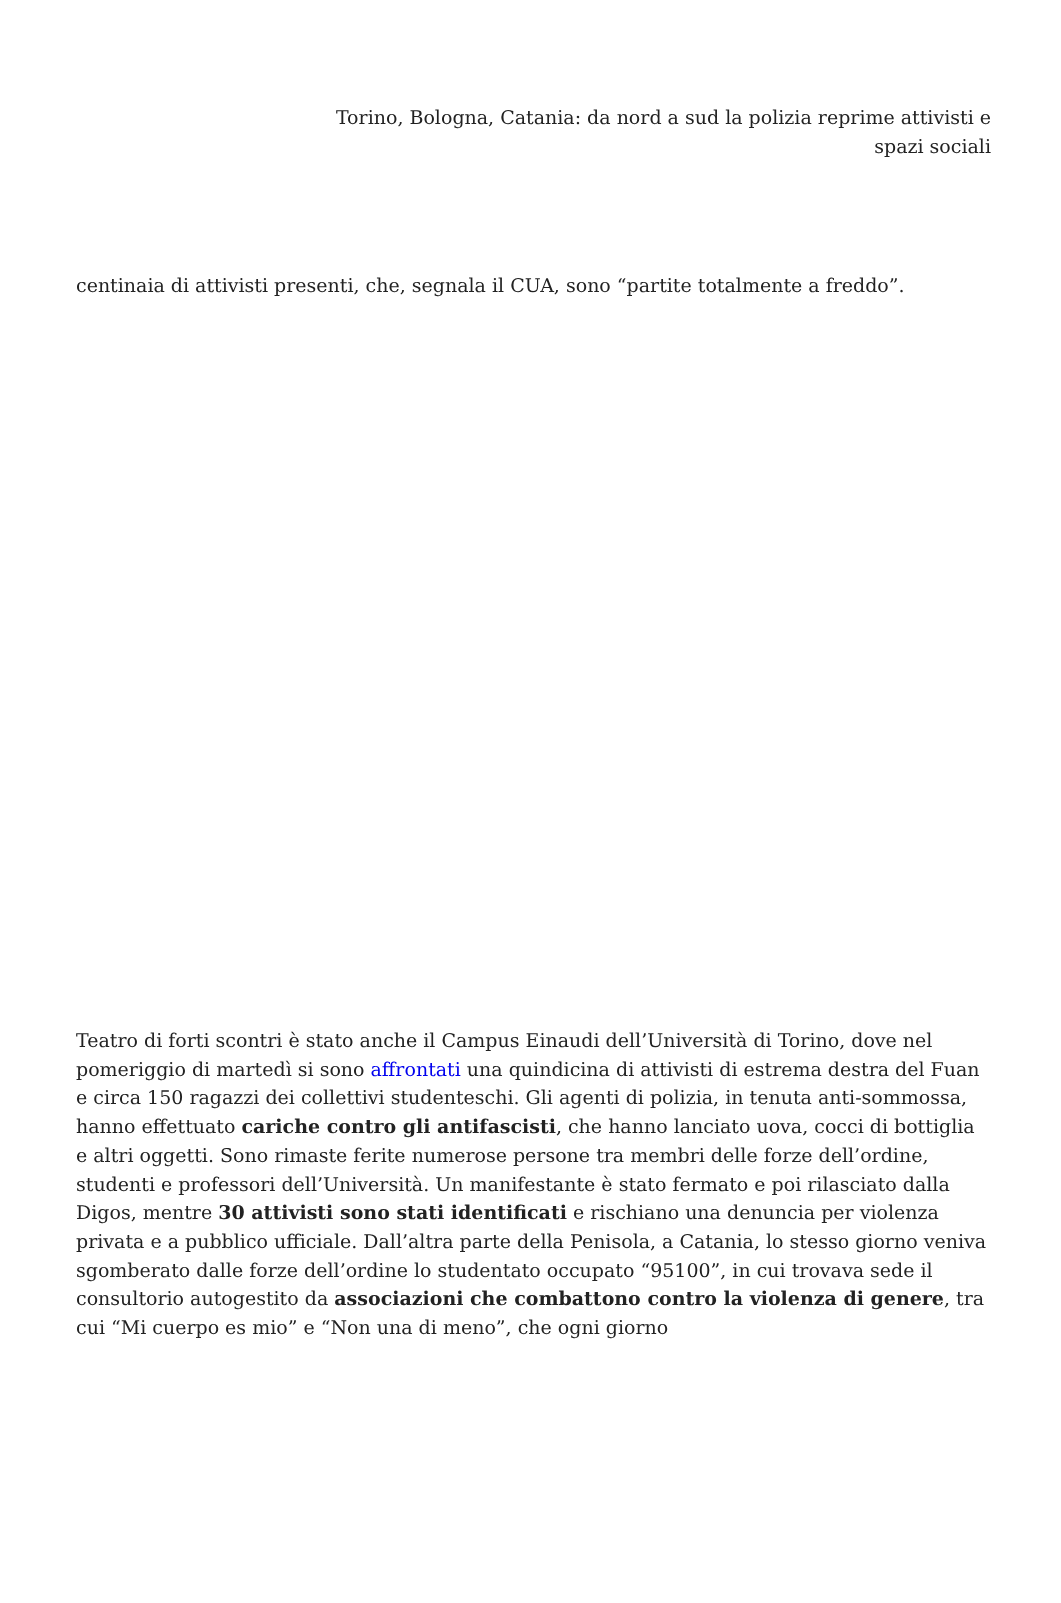Torino, Bologna, Catania: da nord a sud la polizia reprime attivisti e
spazi sociali
centinaia di attivisti presenti, che, segnala il CUA, sono “partite totalmente a freddo”.
Teatro di forti scontri è stato anche il Campus Einaudi dell’Università di Torino, dove nel pomeriggio di martedì si sono affrontati una quindicina di attivisti di estrema destra del Fuan e circa 150 ragazzi dei collettivi studenteschi. Gli agenti di polizia, in tenuta anti-sommossa, hanno effettuato cariche contro gli antifascisti, che hanno lanciato uova, cocci di bottiglia e altri oggetti. Sono rimaste ferite numerose persone tra membri delle forze dell’ordine, studenti e professori dell’Università. Un manifestante è stato fermato e poi rilasciato dalla Digos, mentre 30 attivisti sono stati identificati e rischiano una denuncia per violenza privata e a pubblico ufficiale. Dall’altra parte della Penisola, a Catania, lo stesso giorno veniva sgomberato dalle forze dell’ordine lo studentato occupato “95100”, in cui trovava sede il consultorio autogestito da associazioni che combattono contro la violenza di genere, tra cui “Mi cuerpo es mio” e “Non una di meno”, che ogni giorno